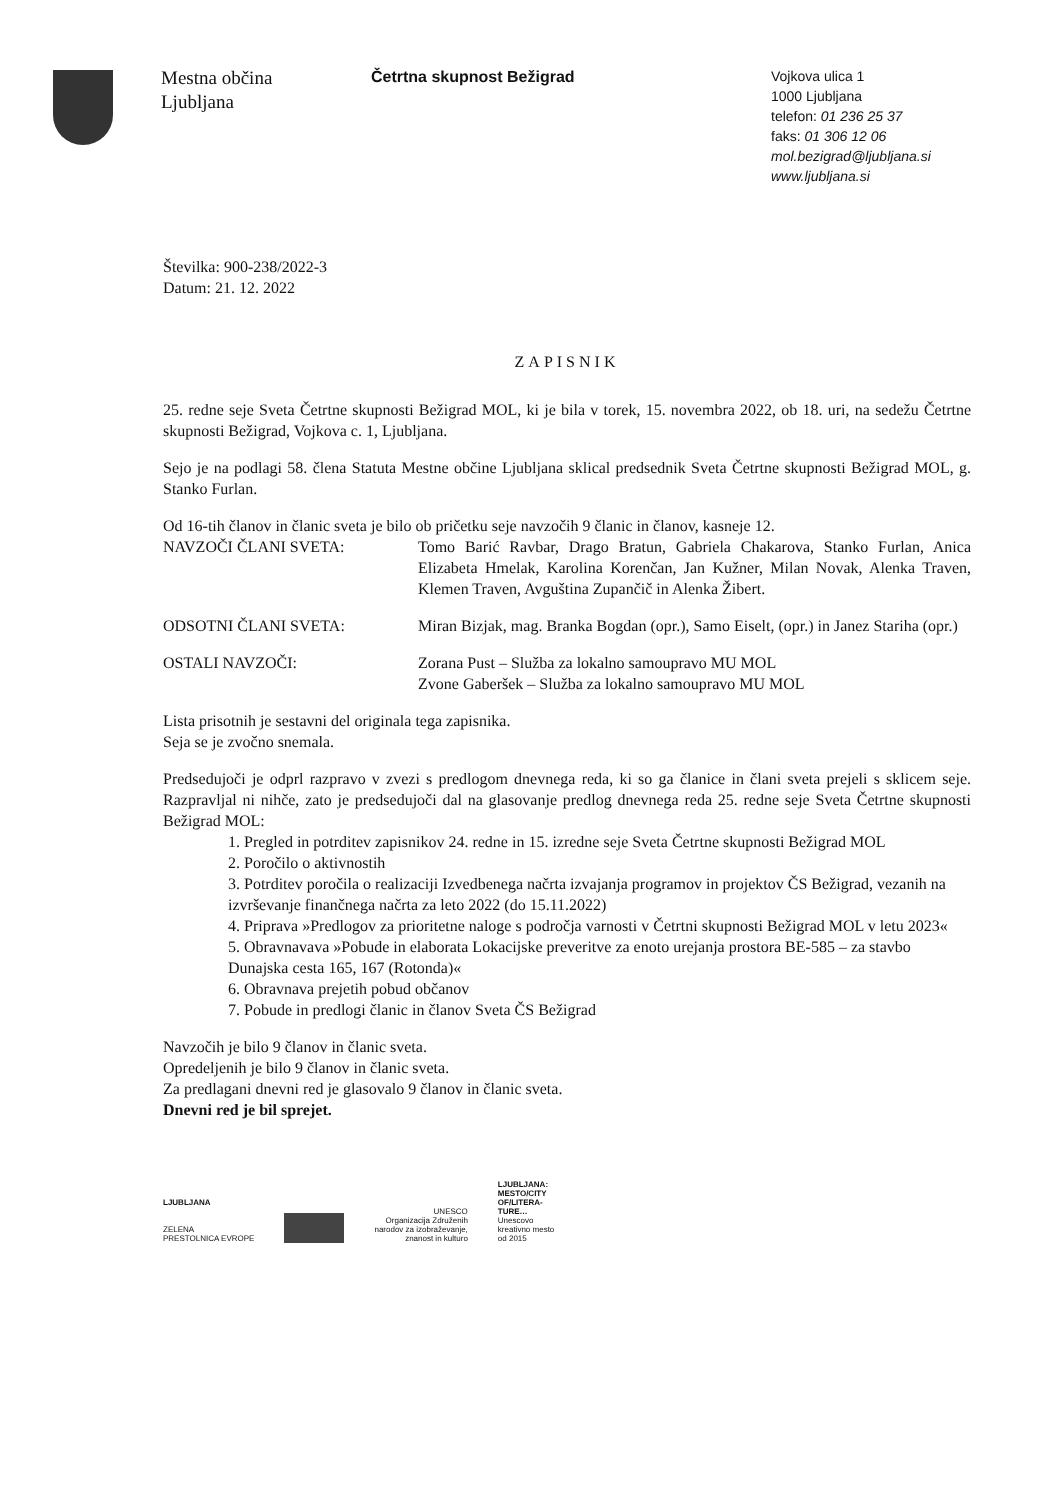Mestna občina
Ljubljana
Četrtna skupnost Bežigrad
Vojkova ulica 1
1000 Ljubljana
telefon: 01 236 25 37
faks: 01 306 12 06
mol.bezigrad@ljubljana.si
www.ljubljana.si
Številka: 900-238/2022-3
Datum: 21. 12. 2022
ZAPISNIK
25. redne seje Sveta Četrtne skupnosti Bežigrad MOL, ki je bila v torek, 15. novembra 2022, ob 18. uri, na sedežu Četrtne skupnosti Bežigrad, Vojkova c. 1, Ljubljana.
Sejo je na podlagi 58. člena Statuta Mestne občine Ljubljana sklical predsednik Sveta Četrtne skupnosti Bežigrad MOL, g. Stanko Furlan.
Od 16-tih članov in članic sveta je bilo ob pričetku seje navzočih 9 članic in članov, kasneje 12.
NAVZOČI ČLANI SVETA: Tomo Barić Ravbar, Drago Bratun, Gabriela Chakarova, Stanko Furlan, Anica Elizabeta Hmelak, Karolina Korenčan, Jan Kužner, Milan Novak, Alenka Traven, Klemen Traven, Avguština Zupančič in Alenka Žibert.
ODSOTNI ČLANI SVETA: Miran Bizjak, mag. Branka Bogdan (opr.), Samo Eiselt, (opr.) in Janez Stariha (opr.)
OSTALI NAVZOČI: Zorana Pust – Služba za lokalno samoupravo MU MOL
Zvone Gaberšek – Služba za lokalno samoupravo MU MOL
Lista prisotnih je sestavni del originala tega zapisnika.
Seja se je zvočno snemala.
Predsedujoči je odprl razpravo v zvezi s predlogom dnevnega reda, ki so ga članice in člani sveta prejeli s sklicem seje. Razpravljal ni nihče, zato je predsedujoči dal na glasovanje predlog dnevnega reda 25. redne seje Sveta Četrtne skupnosti Bežigrad MOL:
1. Pregled in potrditev zapisnikov 24. redne in 15. izredne seje Sveta Četrtne skupnosti Bežigrad MOL
2. Poročilo o aktivnostih
3. Potrditev poročila o realizaciji Izvedbenega načrta izvajanja programov in projektov ČS Bežigrad, vezanih na izvrševanje finančnega načrta za leto 2022 (do 15.11.2022)
4. Priprava »Predlogov za prioritetne naloge s področja varnosti v Četrtni skupnosti Bežigrad MOL v letu 2023«
5. Obravnavava »Pobude in elaborata Lokacijske preveritve za enoto urejanja prostora BE-585 – za stavbo Dunajska cesta 165, 167 (Rotonda)«
6. Obravnava prejetih pobud občanov
7. Pobude in predlogi članic in članov Sveta ČS Bežigrad
Navzočih je bilo 9 članov in članic sveta.
Opredeljenih je bilo 9 članov in članic sveta.
Za predlagani dnevni red je glasovalo 9 članov in članic sveta.
Dnevni red je bil sprejet.
LJUBLJANA
ZELENA
PRESTOLNICA EVROPE
UNESCO
Organizacija Združenih
narodov za izobraževanje,
znanost in kulturo
LJUBLJANA:
MESTO/CITY
OF/LITERA-
TURE…
Unescovo
kreativno mesto
od 2015